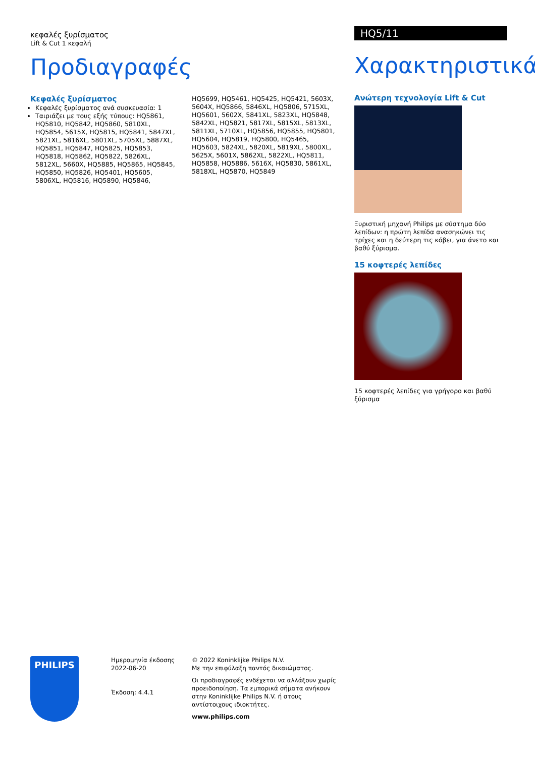κεφαλές ξυρίσματος
Lift & Cut 1 κεφαλή
Προδιαγραφές
Κεφαλές ξυρίσματος
Κεφαλές ξυρίσματος ανά συσκευασία: 1
Ταιριάζει με τους εξής τύπους: HQ5861, HQ5810, HQ5842, HQ5860, 5810XL, HQ5854, 5615X, HQ5815, HQ5841, 5847XL, 5821XL, 5816XL, 5801XL, 5705XL, 5887XL, HQ5851, HQ5847, HQ5825, HQ5853, HQ5818, HQ5862, HQ5822, 5826XL, 5812XL, 5660X, HQ5885, HQ5865, HQ5845, HQ5850, HQ5826, HQ5401, HQ5605, 5806XL, HQ5816, HQ5890, HQ5846,
HQ5699, HQ5461, HQ5425, HQ5421, 5603X, 5604X, HQ5866, 5846XL, HQ5806, 5715XL, HQ5601, 5602X, 5841XL, 5823XL, HQ5848, 5842XL, HQ5821, 5817XL, 5815XL, 5813XL, 5811XL, 5710XL, HQ5856, HQ5855, HQ5801, HQ5604, HQ5819, HQ5800, HQ5465, HQ5603, 5824XL, 5820XL, 5819XL, 5800XL, 5625X, 5601X, 5862XL, 5822XL, HQ5811, HQ5858, HQ5886, 5616X, HQ5830, 5861XL, 5818XL, HQ5870, HQ5849
HQ5/11
Χαρακτηριστικά
Ανώτερη τεχνολογία Lift & Cut
Ξυριστική μηχανή Philips με σύστημα δύο λεπίδων: η πρώτη λεπίδα ανασηκώνει τις τρίχες και η δεύτερη τις κόβει, για άνετο και βαθύ ξύρισμα.
15 κοφτερές λεπίδες
15 κοφτερές λεπίδες για γρήγορο και βαθύ ξύρισμα
PHILIPS
Ημερομηνία έκδοσης
2022-06-20
Έκδοση: 4.4.1
© 2022 Koninklijke Philips N.V.
Με την επιφύλαξη παντός δικαιώματος.
Οι προδιαγραφές ενδέχεται να αλλάξουν χωρίς προειδοποίηση. Τα εμπορικά σήματα ανήκουν στην Koninklijke Philips N.V. ή στους αντίστοιχους ιδιοκτήτες.
www.philips.com